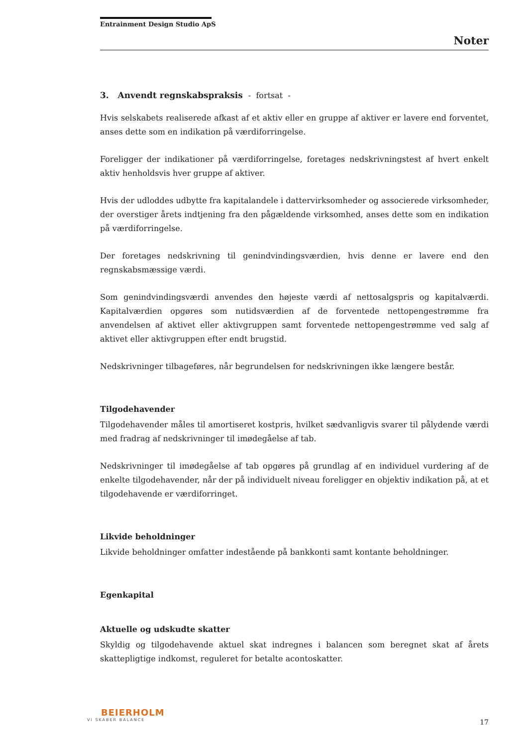Entrainment Design Studio ApS
Noter
3. Anvendt regnskabspraksis - fortsat -
Hvis selskabets realiserede afkast af et aktiv eller en gruppe af aktiver er lavere end forventet, anses dette som en indikation på værdiforringelse.
Foreligger der indikationer på værdiforringelse, foretages nedskrivningstest af hvert enkelt aktiv henholdsvis hver gruppe af aktiver.
Hvis der udloddes udbytte fra kapitalandele i dattervirksomheder og associerede virksomheder, der overstiger årets indtjening fra den pågældende virksomhed, anses dette som en indikation på værdiforringelse.
Der foretages nedskrivning til genindvindingsværdien, hvis denne er lavere end den regnskabsmæssige værdi.
Som genindvindingsværdi anvendes den højeste værdi af nettosalgspris og kapitalværdi. Kapitalværdien opgøres som nutidsværdien af de forventede nettopengestrømme fra anvendelsen af aktivet eller aktivgruppen samt forventede nettopengestrømme ved salg af aktivet eller aktivgruppen efter endt brugstid.
Nedskrivninger tilbageføres, når begrundelsen for nedskrivningen ikke længere består.
Tilgodehavender
Tilgodehavender måles til amortiseret kostpris, hvilket sædvanligvis svarer til pålydende værdi med fradrag af nedskrivninger til imødegåelse af tab.
Nedskrivninger til imødegåelse af tab opgøres på grundlag af en individuel vurdering af de enkelte tilgodehavender, når der på individuelt niveau foreligger en objektiv indikation på, at et tilgodehavende er værdiforringet.
Likvide beholdninger
Likvide beholdninger omfatter indestående på bankkonti samt kontante beholdninger.
Egenkapital
Aktuelle og udskudte skatter
Skyldig og tilgodehavende aktuel skat indregnes i balancen som beregnet skat af årets skattepligtige indkomst, reguleret for betalte acontoskatter.
BEIERHOLM
VI SKABER BALANCE
17